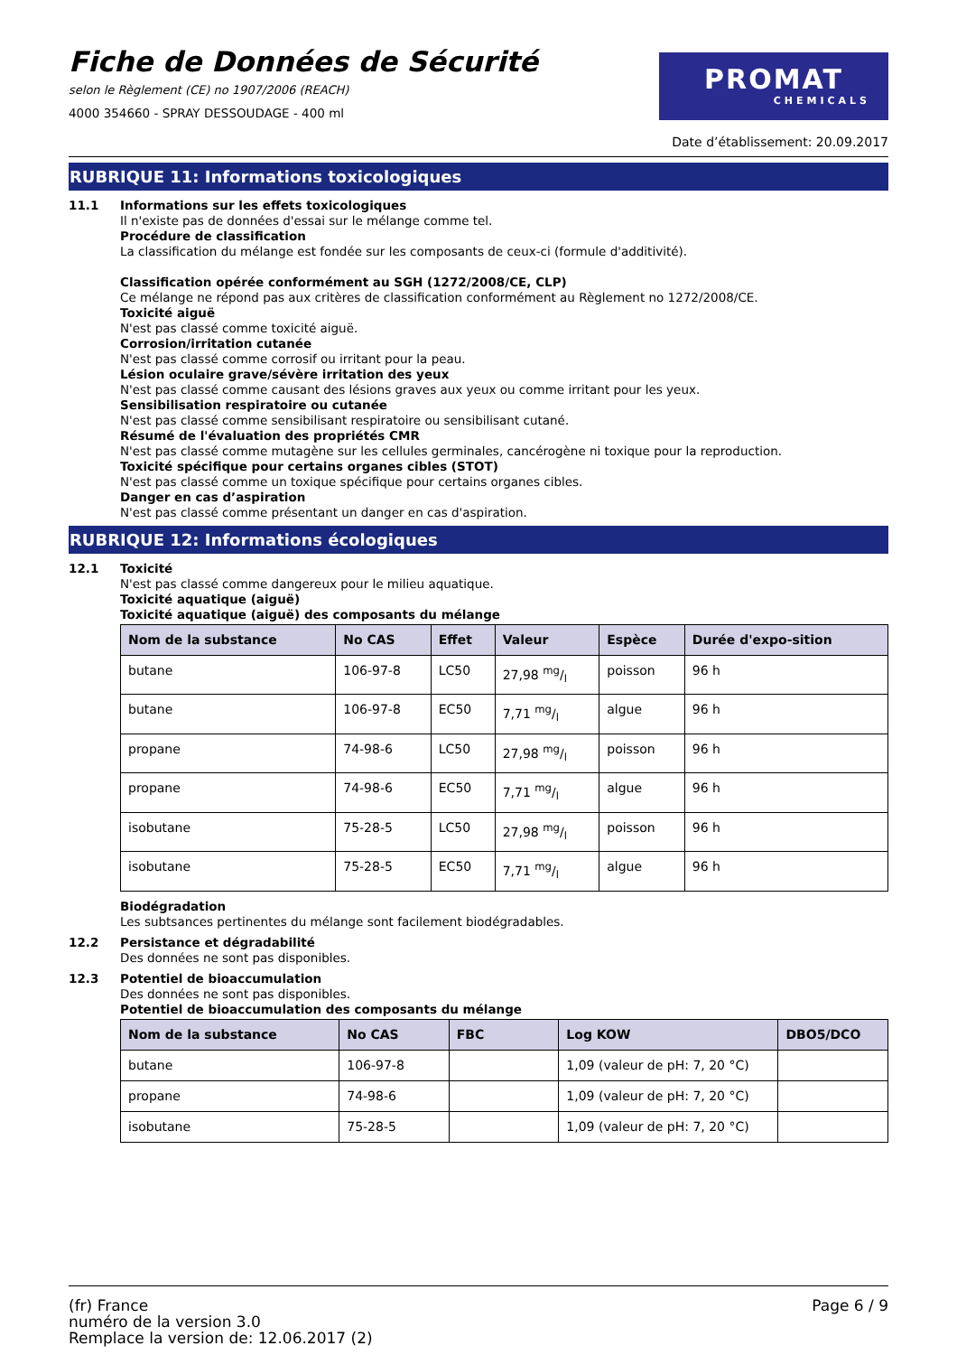Fiche de Données de Sécurité
selon le Règlement (CE) no 1907/2006 (REACH)
4000 354660 - SPRAY DESSOUDAGE - 400 ml
PROMAT
CHEMICALS
Date d’établissement: 20.09.2017
RUBRIQUE 11: Informations toxicologiques
11.1
Informations sur les effets toxicologiques
Il n'existe pas de données d'essai sur le mélange comme tel.
Procédure de classification
La classification du mélange est fondée sur les composants de ceux-ci (formule d'additivité).
Classification opérée conformément au SGH (1272/2008/CE, CLP)
Ce mélange ne répond pas aux critères de classification conformément au Règlement no 1272/2008/CE.
Toxicité aiguë
N'est pas classé comme toxicité aiguë.
Corrosion/irritation cutanée
N'est pas classé comme corrosif ou irritant pour la peau.
Lésion oculaire grave/sévère irritation des yeux
N'est pas classé comme causant des lésions graves aux yeux ou comme irritant pour les yeux.
Sensibilisation respiratoire ou cutanée
N'est pas classé comme sensibilisant respiratoire ou sensibilisant cutané.
Résumé de l'évaluation des propriétés CMR
N'est pas classé comme mutagène sur les cellules germinales, cancérogène ni toxique pour la reproduction.
Toxicité spécifique pour certains organes cibles (STOT)
N'est pas classé comme un toxique spécifique pour certains organes cibles.
Danger en cas d’aspiration
N'est pas classé comme présentant un danger en cas d'aspiration.
RUBRIQUE 12: Informations écologiques
12.1
Toxicité
N'est pas classé comme dangereux pour le milieu aquatique.
Toxicité aquatique (aiguë)
Toxicité aquatique (aiguë) des composants du mélange
| Nom de la substance | No CAS | Effet | Valeur | Espèce | Durée d'expo-sition |
| --- | --- | --- | --- | --- | --- |
| butane | 106-97-8 | LC50 | 27,98 mg/l | poisson | 96 h |
| butane | 106-97-8 | EC50 | 7,71 mg/l | algue | 96 h |
| propane | 74-98-6 | LC50 | 27,98 mg/l | poisson | 96 h |
| propane | 74-98-6 | EC50 | 7,71 mg/l | algue | 96 h |
| isobutane | 75-28-5 | LC50 | 27,98 mg/l | poisson | 96 h |
| isobutane | 75-28-5 | EC50 | 7,71 mg/l | algue | 96 h |
Biodégradation
Les subtsances pertinentes du mélange sont facilement biodégradables.
12.2
Persistance et dégradabilité
Des données ne sont pas disponibles.
12.3
Potentiel de bioaccumulation
Des données ne sont pas disponibles.
Potentiel de bioaccumulation des composants du mélange
| Nom de la substance | No CAS | FBC | Log KOW | DBO5/DCO |
| --- | --- | --- | --- | --- |
| butane | 106-97-8 | | 1,09 (valeur de pH: 7, 20 °C) | |
| propane | 74-98-6 | | 1,09 (valeur de pH: 7, 20 °C) | |
| isobutane | 75-28-5 | | 1,09 (valeur de pH: 7, 20 °C) | |
(fr) France
numéro de la version 3.0
Remplace la version de: 12.06.2017 (2)
Page 6 / 9